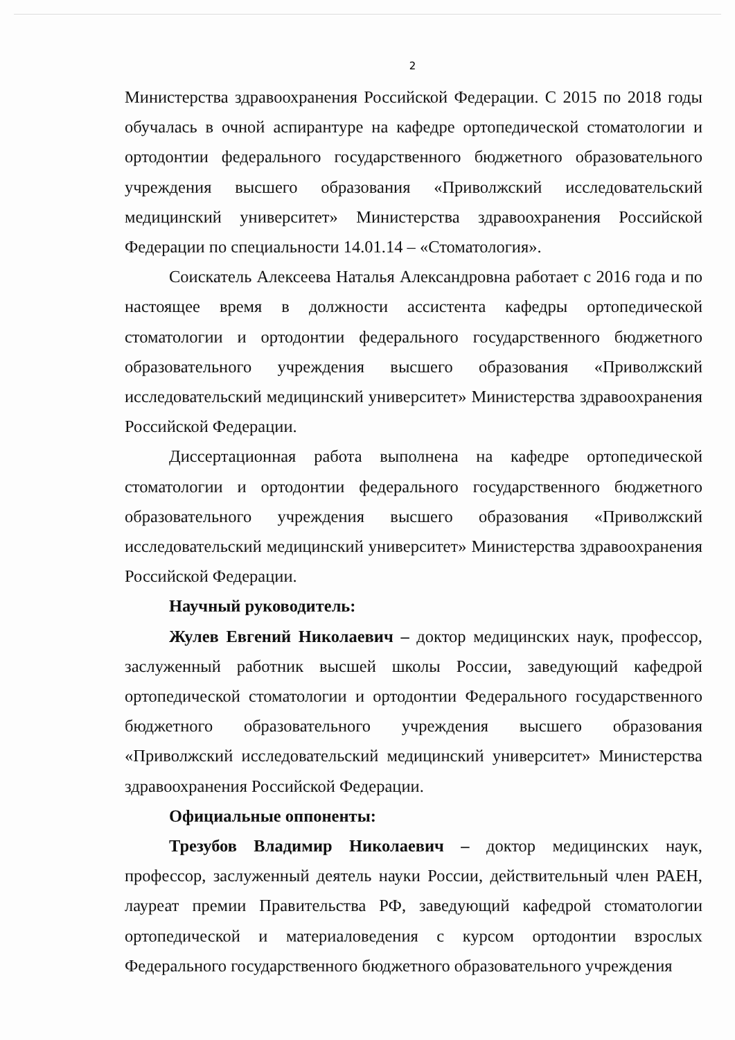2
Министерства здравоохранения Российской Федерации. С 2015 по 2018 годы обучалась в очной аспирантуре на кафедре ортопедической стоматологии и ортодонтии федерального государственного бюджетного образовательного учреждения высшего образования «Приволжский исследовательский медицинский университет» Министерства здравоохранения Российской Федерации по специальности 14.01.14 – «Стоматология».
Соискатель Алексеева Наталья Александровна работает с 2016 года и по настоящее время в должности ассистента кафедры ортопедической стоматологии и ортодонтии федерального государственного бюджетного образовательного учреждения высшего образования «Приволжский исследовательский медицинский университет» Министерства здравоохранения Российской Федерации.
Диссертационная работа выполнена на кафедре ортопедической стоматологии и ортодонтии федерального государственного бюджетного образовательного учреждения высшего образования «Приволжский исследовательский медицинский университет» Министерства здравоохранения Российской Федерации.
Научный руководитель:
Жулев Евгений Николаевич – доктор медицинских наук, профессор, заслуженный работник высшей школы России, заведующий кафедрой ортопедической стоматологии и ортодонтии Федерального государственного бюджетного образовательного учреждения высшего образования «Приволжский исследовательский медицинский университет» Министерства здравоохранения Российской Федерации.
Официальные оппоненты:
Трезубов Владимир Николаевич – доктор медицинских наук, профессор, заслуженный деятель науки России, действительный член РАЕН, лауреат премии Правительства РФ, заведующий кафедрой стоматологии ортопедической и материаловедения с курсом ортодонтии взрослых Федерального государственного бюджетного образовательного учреждения